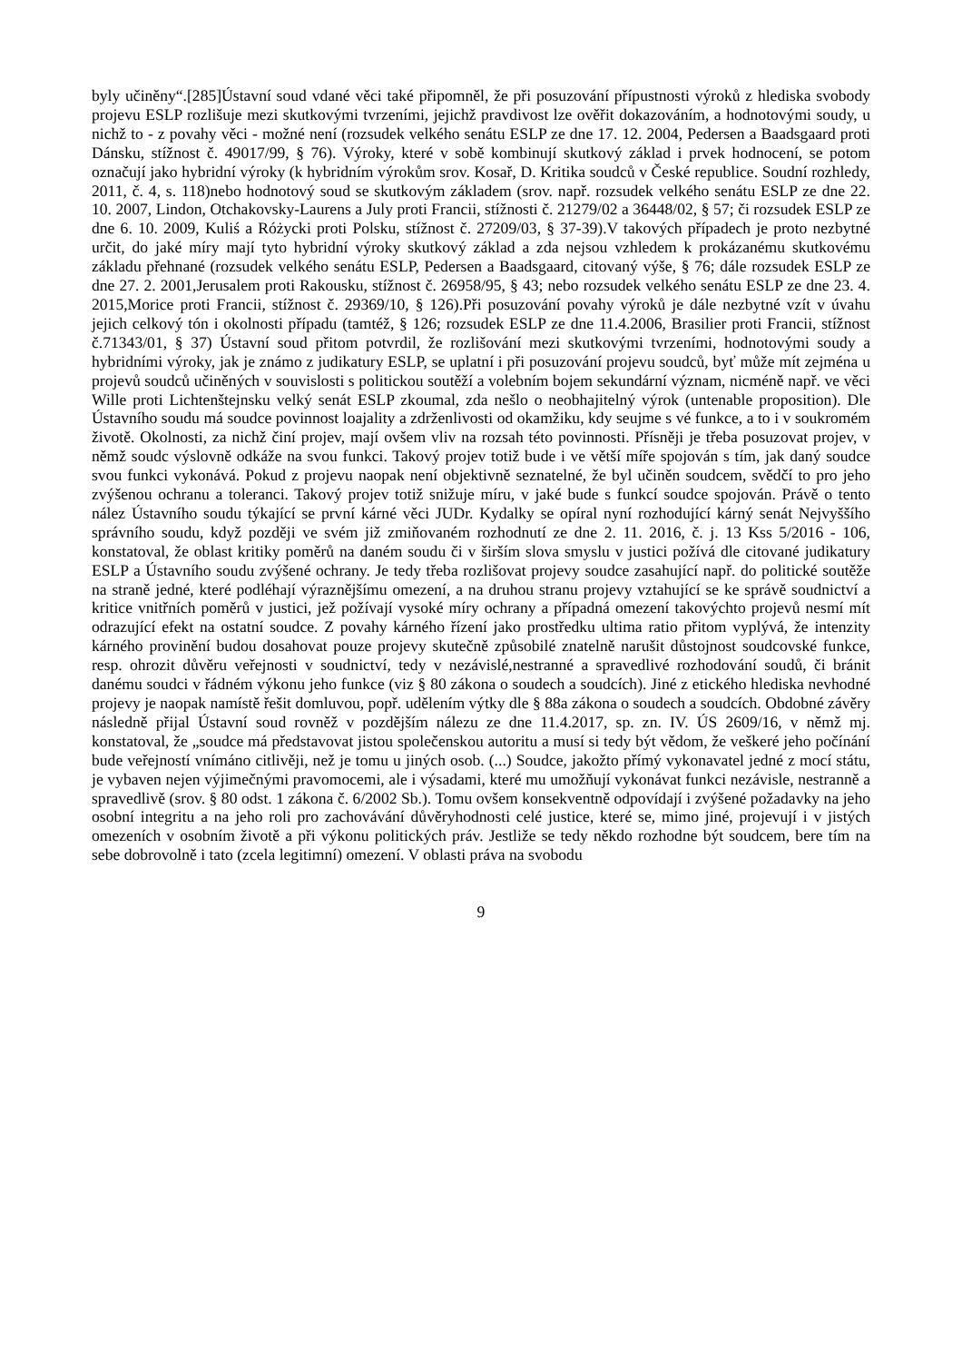byly učiněny“.[285]Ústavní soud vdané věci také připomněl, že při posuzování přípustnosti výroků z hlediska svobody projevu ESLP rozlišuje mezi skutkovými tvrzeními, jejichž pravdivost lze ověřit dokazováním, a hodnotovými soudy, u nichž to - z povahy věci - možné není (rozsudek velkého senátu ESLP ze dne 17. 12. 2004, Pedersen a Baadsgaard proti Dánsku, stížnost č. 49017/99, § 76). Výroky, které v sobě kombinují skutkový základ i prvek hodnocení, se potom označují jako hybridní výroky (k hybridním výrokům srov. Kosař, D. Kritika soudců v České republice. Soudní rozhledy, 2011, č. 4, s. 118)nebo hodnotový soud se skutkovým základem (srov. např. rozsudek velkého senátu ESLP ze dne 22. 10. 2007, Lindon, Otchakovsky-Laurens a July proti Francii, stížnosti č. 21279/02 a 36448/02, § 57; či rozsudek ESLP ze dne 6. 10. 2009, Kuliś a Różycki proti Polsku, stížnost č. 27209/03, § 37-39).V takových případech je proto nezbytné určit, do jaké míry mají tyto hybridní výroky skutkový základ a zda nejsou vzhledem k prokázanému skutkovému základu přehnané (rozsudek velkého senátu ESLP, Pedersen a Baadsgaard, citovaný výše, § 76; dále rozsudek ESLP ze dne 27. 2. 2001,Jerusalem proti Rakousku, stížnost č. 26958/95, § 43; nebo rozsudek velkého senátu ESLP ze dne 23. 4. 2015,Morice proti Francii, stížnost č. 29369/10, § 126).Při posuzování povahy výroků je dále nezbytné vzít v úvahu jejich celkový tón i okolnosti případu (tamtéž, § 126; rozsudek ESLP ze dne 11.4.2006, Brasilier proti Francii, stížnost č.71343/01, § 37) Ústavní soud přitom potvrdil, že rozlišování mezi skutkovými tvrzeními, hodnotovými soudy a hybridními výroky, jak je známo z judikatury ESLP, se uplatní i při posuzování projevu soudců, byť může mít zejména u projevů soudců učiněných v souvislosti s politickou soutěží a volebním bojem sekundární význam, nicméně např. ve věci Wille proti Lichtenštejnsku velký senát ESLP zkoumal, zda nešlo o neobhajitelný výrok (untenable proposition). Dle Ústavního soudu má soudce povinnost loajality a zdrženlivosti od okamžiku, kdy seujme s vé funkce, a to i v soukromém životě. Okolnosti, za nichž činí projev, mají ovšem vliv na rozsah této povinnosti. Přísněji je třeba posuzovat projev, v němž soudc výslovně odkáže na svou funkci. Takový projev totiž bude i ve větší míře spojován s tím, jak daný soudce svou funkci vykonává. Pokud z projevu naopak není objektivně seznatelné, že byl učiněn soudcem, svědčí to pro jeho zvýšenou ochranu a toleranci. Takový projev totiž snižuje míru, v jaké bude s funkcí soudce spojován. Právě o tento nález Ústavního soudu týkající se první kárné věci JUDr. Kydalky se opíral nyní rozhodující kárný senát Nejvyššího správního soudu, když později ve svém již zmiňovaném rozhodnutí ze dne 2. 11. 2016, č. j. 13 Kss 5/2016 - 106, konstatoval, že oblast kritiky poměrů na daném soudu či v širším slova smyslu v justici požívá dle citované judikatury ESLP a Ústavního soudu zvýšené ochrany. Je tedy třeba rozlišovat projevy soudce zasahující např. do politické soutěže na straně jedné, které podléhají výraznějšímu omezení, a na druhou stranu projevy vztahující se ke správě soudnictví a kritice vnitřních poměrů v justici, jež požívají vysoké míry ochrany a případná omezení takovýchto projevů nesmí mít odrazující efekt na ostatní soudce. Z povahy kárného řízení jako prostředku ultima ratio přitom vyplývá, že intenzity kárného provinění budou dosahovat pouze projevy skutečně způsobilé znatelně narušit důstojnost soudcovské funkce, resp. ohrozit důvěru veřejnosti v soudnictví, tedy v nezávislé,nestranné a spravedlivé rozhodování soudů, či bránit danému soudci v řádném výkonu jeho funkce (viz § 80 zákona o soudech a soudcích). Jiné z etického hlediska nevhodné projevy je naopak namístě řešit domluvou, popř. udělením výtky dle § 88a zákona o soudech a soudcích. Obdobné závěry následně přijal Ústavní soud rovněž v pozdějším nálezu ze dne 11.4.2017, sp. zn. IV. ÚS 2609/16, v němž mj. konstatoval, že „soudce má představovat jistou společenskou autoritu a musí si tedy být vědom, že veškeré jeho počínání bude veřejností vnímáno citlivěji, než je tomu u jiných osob. (...) Soudce, jakožto přímý vykonavatel jedné z mocí státu, je vybaven nejen výjimečnými pravomocemi, ale i výsadami, které mu umožňují vykonávat funkci nezávisle, nestranně a spravedlivě (srov. § 80 odst. 1 zákona č. 6/2002 Sb.). Tomu ovšem konsekventně odpovídají i zvýšené požadavky na jeho osobní integritu a na jeho roli pro zachovávání důvěryhodnosti celé justice, které se, mimo jiné, projevují i v jistých omezeních v osobním životě a při výkonu politických práv. Jestliže se tedy někdo rozhodne být soudcem, bere tím na sebe dobrovolně i tato (zcela legitimní) omezení. V oblasti práva na svobodu
9